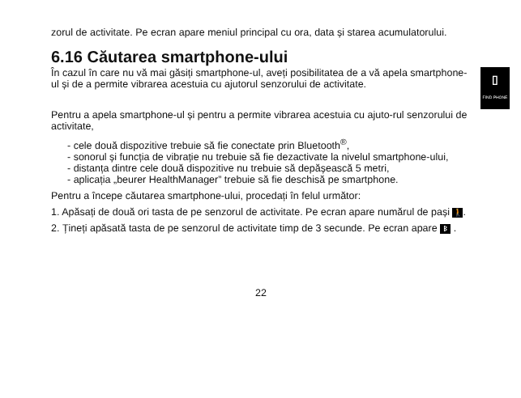zorul de activitate. Pe ecran apare meniul principal cu ora, data și starea acumulatorului.
6.16 Căutarea smartphone-ului
În cazul în care nu vă mai găsiți smartphone-ul, aveți posibilitatea de a vă apela smartphone-ul și de a permite vibrarea acestuia cu ajutorul senzorului de activitate.
▯
FIND PHONE
Pentru a apela smartphone-ul și pentru a permite vibrarea acestuia cu ajuto-rul senzorului de activitate,
- cele două dispozitive trebuie să fie conectate prin Bluetooth<sup>®</sup>,
- sonorul și funcția de vibrație nu trebuie să fie dezactivate la nivelul smartphone-ului,
- distanța dintre cele două dispozitive nu trebuie să depășească 5 metri,
- aplicația „beurer HealthManager” trebuie să fie deschisă pe smartphone.
Pentru a începe căutarea smartphone-ului, procedați în felul următor:
1. Apăsați de două ori tasta de pe senzorul de activitate. Pe ecran apare numărul de pași 🚶.
2. Țineți apăsată tasta de pe senzorul de activitate timp de 3 secunde. Pe ecran apare ᛒ .
22